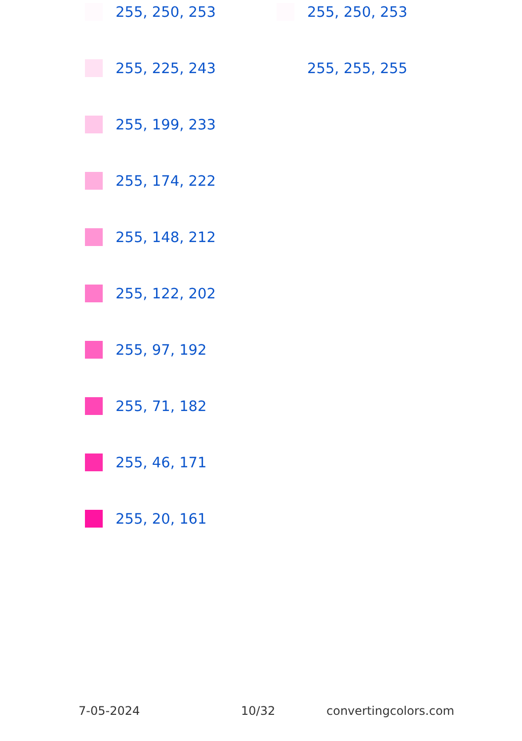255, 250, 253
255, 225, 243
255, 199, 233
255, 174, 222
255, 148, 212
255, 122, 202
255, 97, 192
255, 71, 182
255, 46, 171
255, 20, 161
255, 250, 253
255, 255, 255
7-05-2024 10/32 convertingcolors.com